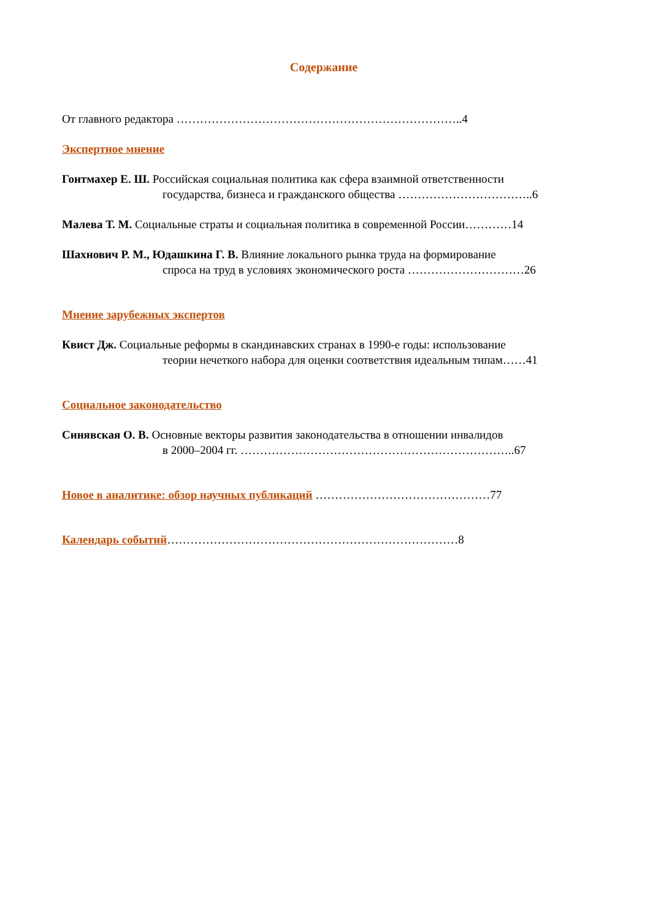Содержание
От главного редактора ………………………………………………………………..4
Экспертное мнение
Гонтмахер Е. Ш. Российская социальная политика как сфера взаимной ответственности
государства, бизнеса и гражданского общества ……………………………..6
Малева Т. М. Социальные страты и социальная политика в современной России…………14
Шахнович Р. М., Юдашкина Г. В. Влияние локального рынка труда на формирование
спроса на труд в условиях экономического роста …………………………26
Мнение зарубежных экспертов
Квист Дж. Социальные реформы в скандинавских странах в 1990-е годы: использование
теории нечеткого набора для оценки соответствия идеальным типам……41
Социальное законодательство
Синявская О. В. Основные векторы развития законодательства в отношении инвалидов
в 2000–2004 гг. ……………………………………………………………..67
Новое в аналитике: обзор научных публикаций ………………………………………77
Календарь событий…………………………………………………………………8